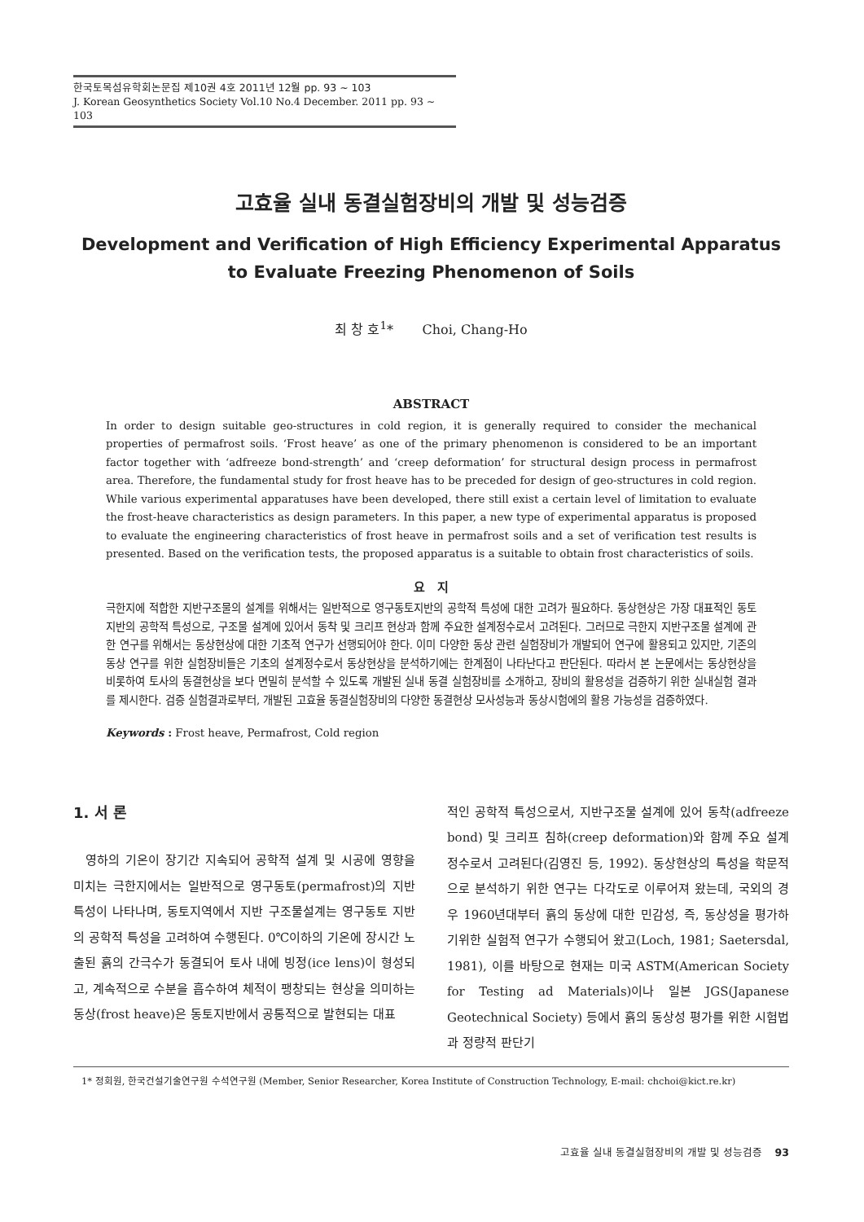한국토목섬유학회논문집 제10권 4호 2011년 12월 pp. 93 ~ 103
J. Korean Geosynthetics Society Vol.10 No.4 December. 2011 pp. 93 ~ 103
고효율 실내 동결실험장비의 개발 및 성능검증
Development and Verification of High Efficiency Experimental Apparatus
to Evaluate Freezing Phenomenon of Soils
최 창 호<sup>1</sup>* Choi, Chang-Ho
ABSTRACT
In order to design suitable geo-structures in cold region, it is generally required to consider the mechanical properties of permafrost soils. ‘Frost heave’ as one of the primary phenomenon is considered to be an important factor together with ‘adfreeze bond-strength’ and ‘creep deformation’ for structural design process in permafrost area. Therefore, the fundamental study for frost heave has to be preceded for design of geo-structures in cold region. While various experimental apparatuses have been developed, there still exist a certain level of limitation to evaluate the frost-heave characteristics as design parameters. In this paper, a new type of experimental apparatus is proposed to evaluate the engineering characteristics of frost heave in permafrost soils and a set of verification test results is presented. Based on the verification tests, the proposed apparatus is a suitable to obtain frost characteristics of soils.
요 지
극한지에 적합한 지반구조물의 설계를 위해서는 일반적으로 영구동토지반의 공학적 특성에 대한 고려가 필요하다. 동상현상은 가장 대표적인 동토지반의 공학적 특성으로, 구조물 설계에 있어서 동착 및 크리프 현상과 함께 주요한 설계정수로서 고려된다. 그러므로 극한지 지반구조물 설계에 관한 연구를 위해서는 동상현상에 대한 기초적 연구가 선행되어야 한다. 이미 다양한 동상 관련 실험장비가 개발되어 연구에 활용되고 있지만, 기존의 동상 연구를 위한 실험장비들은 기초의 설계정수로서 동상현상을 분석하기에는 한계점이 나타난다고 판단된다. 따라서 본 논문에서는 동상현상을 비롯하여 토사의 동결현상을 보다 면밀히 분석할 수 있도록 개발된 실내 동결 실험장비를 소개하고, 장비의 활용성을 검증하기 위한 실내실험 결과를 제시한다. 검증 실험결과로부터, 개발된 고효율 동결실험장비의 다양한 동결현상 모사성능과 동상시험에의 활용 가능성을 검증하였다.
Keywords : Frost heave, Permafrost, Cold region
1. 서 론
영하의 기온이 장기간 지속되어 공학적 설계 및 시공에 영향을 미치는 극한지에서는 일반적으로 영구동토(permafrost)의 지반특성이 나타나며, 동토지역에서 지반 구조물설계는 영구동토 지반의 공학적 특성을 고려하여 수행된다. 0℃이하의 기온에 장시간 노출된 흙의 간극수가 동결되어 토사 내에 빙정(ice lens)이 형성되고, 계속적으로 수분을 흡수하여 체적이 팽창되는 현상을 의미하는 동상(frost heave)은 동토지반에서 공통적으로 발현되는 대표
적인 공학적 특성으로서, 지반구조물 설계에 있어 동착(adfreeze bond) 및 크리프 침하(creep deformation)와 함께 주요 설계정수로서 고려된다(김영진 등, 1992). 동상현상의 특성을 학문적으로 분석하기 위한 연구는 다각도로 이루어져 왔는데, 국외의 경우 1960년대부터 흙의 동상에 대한 민감성, 즉, 동상성을 평가하기위한 실험적 연구가 수행되어 왔고(Loch, 1981; Saetersdal, 1981), 이를 바탕으로 현재는 미국 ASTM(American Society for Testing ad Materials)이나 일본 JGS(Japanese Geotechnical Society) 등에서 흙의 동상성 평가를 위한 시험법과 정량적 판단기
1* 정회원, 한국건설기술연구원 수석연구원 (Member, Senior Researcher, Korea Institute of Construction Technology, E-mail: chchoi@kict.re.kr)
고효율 실내 동결실험장비의 개발 및 성능검증 93